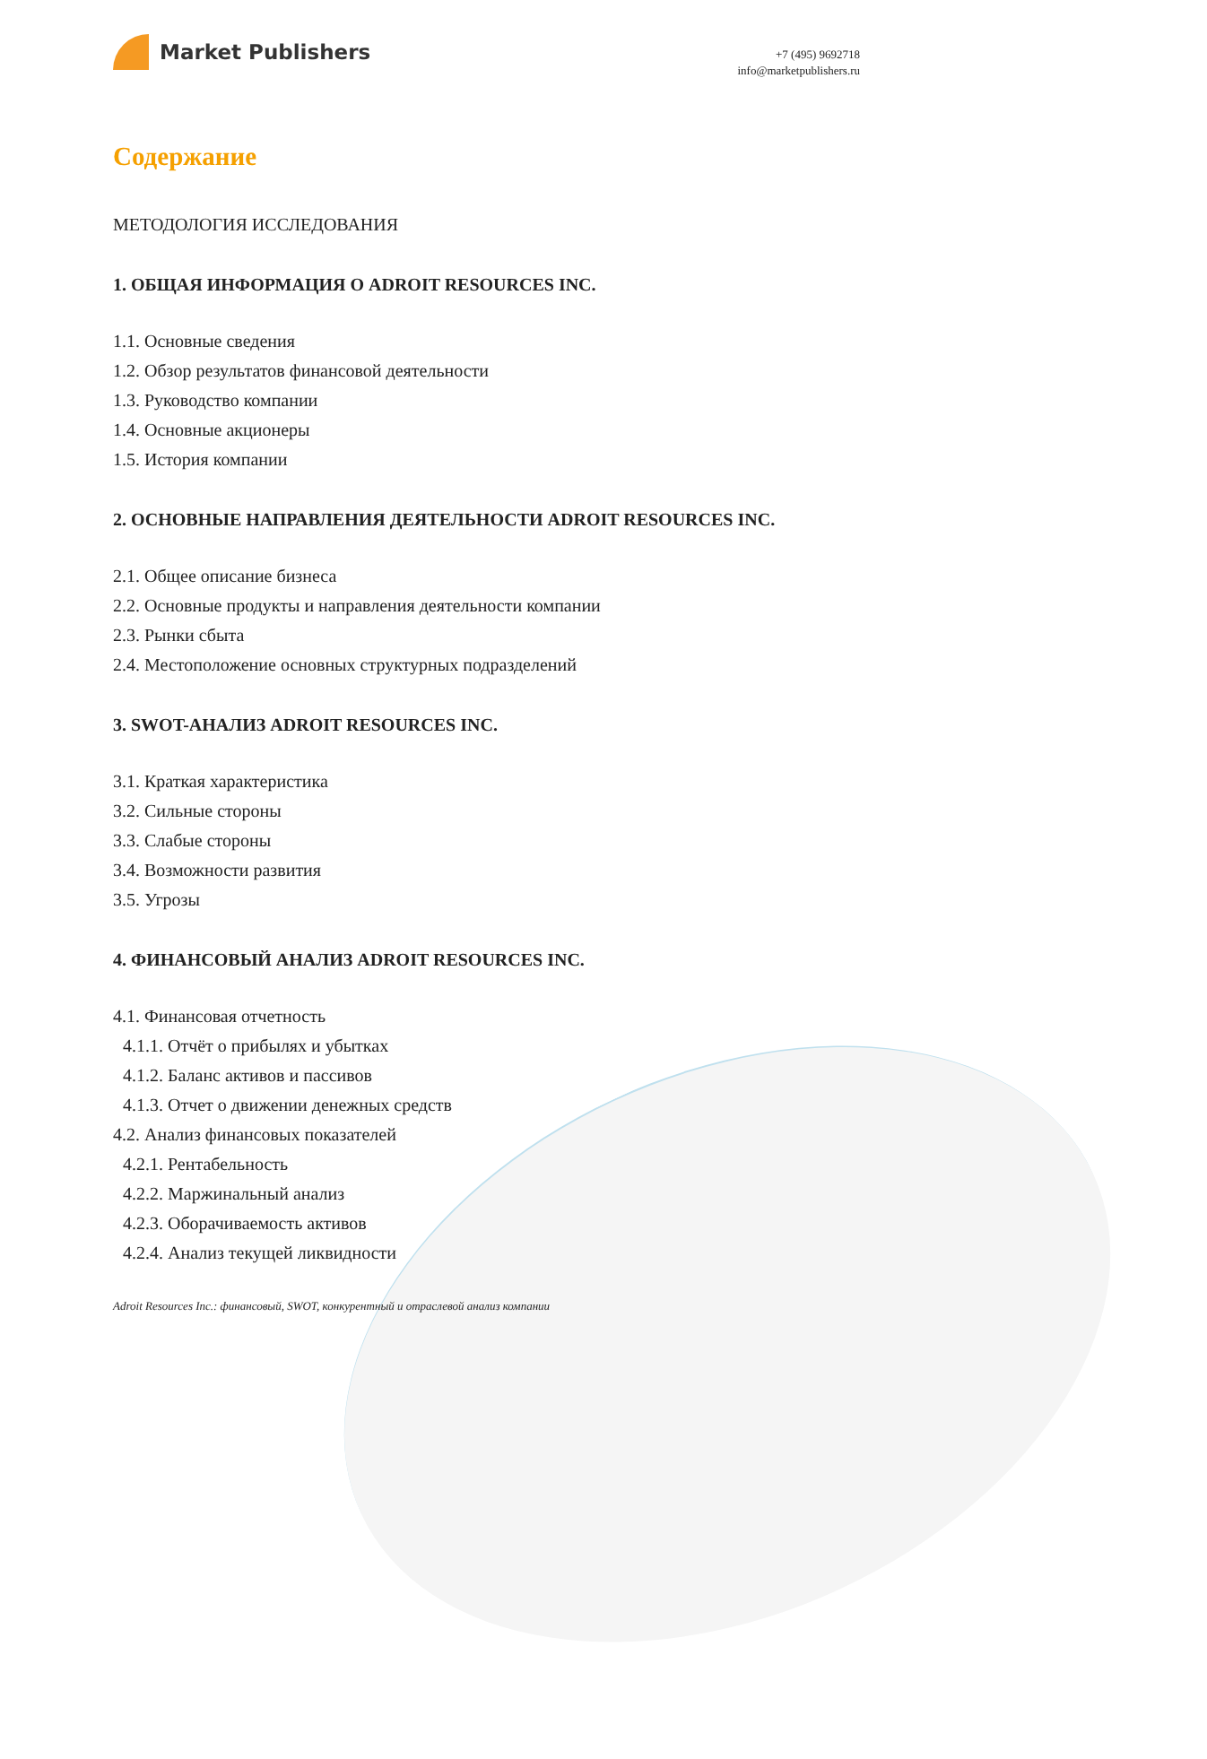Market Publishers
+7 (495) 9692718
info@marketpublishers.ru
Содержание
МЕТОДОЛОГИЯ ИССЛЕДОВАНИЯ
1. ОБЩАЯ ИНФОРМАЦИЯ О ADROIT RESOURCES INC.
1.1. Основные сведения
1.2. Обзор результатов финансовой деятельности
1.3. Руководство компании
1.4. Основные акционеры
1.5. История компании
2. ОСНОВНЫЕ НАПРАВЛЕНИЯ ДЕЯТЕЛЬНОСТИ ADROIT RESOURCES INC.
2.1. Общее описание бизнеса
2.2. Основные продукты и направления деятельности компании
2.3. Рынки сбыта
2.4. Местоположение основных структурных подразделений
3. SWOT-АНАЛИЗ ADROIT RESOURCES INC.
3.1. Краткая характеристика
3.2. Сильные стороны
3.3. Слабые стороны
3.4. Возможности развития
3.5. Угрозы
4. ФИНАНСОВЫЙ АНАЛИЗ ADROIT RESOURCES INC.
4.1. Финансовая отчетность
4.1.1. Отчёт о прибылях и убытках
4.1.2. Баланс активов и пассивов
4.1.3. Отчет о движении денежных средств
4.2. Анализ финансовых показателей
4.2.1. Рентабельность
4.2.2. Маржинальный анализ
4.2.3. Оборачиваемость активов
4.2.4. Анализ текущей ликвидности
Adroit Resources Inc.: финансовый, SWOT, конкурентный и отраслевой анализ компании